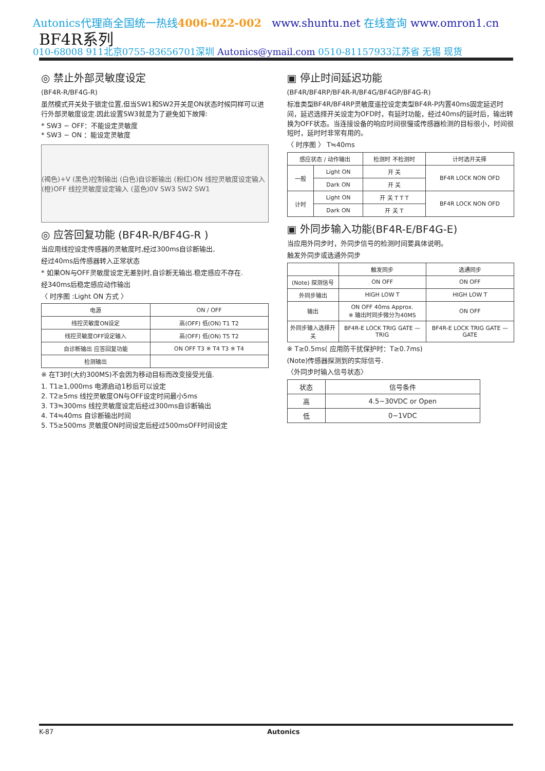Autonics代理商全国统一热线4006-022-002 www.shuntu.net 在线查询 www.omron1.cn
BF4R系列
010-68008 911北京0755-83656701深圳 Autonics@ymail.com 0510-81157933江苏省 无锡 现货
◎ 禁止外部灵敏度设定
(BF4R-R/BF4G-R)
虽然模式开关处于锁定位置,但当SW1和SW2开关是ON状态时候同样可以进行外部灵敏度设定.因此设置SW3就是为了避免如下故障:
* SW3 − OFF：不能设定灵敏度
* SW3 − ON ：能设定灵敏度
(褐色)+V (黑色)控制输出 (白色)自诊断输出 (粉红)ON 线控灵敏度设定输入 (橙)OFF 线控灵敏度设定输入 (蓝色)0V SW3 SW2 SW1
◎ 应答回复功能 (BF4R-R/BF4G-R )
当应用线控设定传感器的灵敏度时,经过300ms自诊断输出,
经过40ms后传感器转入正常状态
* 如果ON与OFF灵敏度设定无差别时,自诊断无输出.稳定感应不存在.
经340ms后稳定感应动作输出
〈 时序图 :Light ON 方式 〉
| 电源 | ON / OFF |
| 线控灵敏度ON设定 | 高(OFF) 低(ON) T1 T2 |
| 线控灵敏度OFF设定输入 | 高(OFF) 低(ON) T5 T2 |
| 自诊断输出 应答回复功能 | ON OFF T3 ※ T4 T3 ※ T4 |
| 检测输出 | |
※ 在T3时(大约300MS)不会因为移动目标而改变接受光值.
1. T1≥1,000ms 电源启动1秒后可以设定
2. T2≥5ms 线控灵敏度ON与OFF设定时间最小5ms
3. T3≒300ms 线控灵敏度设定后经过300ms自诊断输出
4. T4≒40ms 自诊断输出时间
5. T5≥500ms 灵敏度ON时间设定后经过500msOFF时间设定
▣ 停止时间延迟功能
(BF4R/BF4RP/BF4R-R/BF4G/BF4GP/BF4G-R)
标准类型BF4R/BF4RP灵敏度遥控设定类型BF4R-P内置40ms固定延迟时间，延迟选择开关设定为OFD时，有延时功能，经过40ms的延时后，输出转换为OFF状态。当连接设备的响应时间很慢或传感器检测的目标很小，时间很短时，延时时非常有用的。
〈 时序图 〉 T≒40ms
| 感应状态 / 动作输出 | | 检测时 不检测时 | 计时选开关择 |
| 一般 | Light ON | 开 关 | BF4R LOCK NON OFD |
| | Dark ON | 开 关 | |
| 计时 | Light ON | 开 关 T T T | BF4R LOCK NON OFD |
| | Dark ON | 开 关 T | |
▣ 外同步输入功能(BF4R-E/BF4G-E)
当应用外同步时，外同步信号的检测时间要具体说明。
触发外同步或选通外同步
| | 触发同步 | 选通同步 |
| (Note) 探测信号 | ON OFF | ON OFF |
| 外同步输出 | HIGH LOW T | HIGH LOW T |
| 输出 | ON OFF 40ms Approx. ※ 输出时同步微分为40MS | ON OFF |
| 外同步输入选择开关 | BF4R-E LOCK TRIG GATE — TRIG | BF4R-E LOCK TRIG GATE — GATE |
※ T≥0.5ms( 应用防干扰保护时：T≥0.7ms)
(Note)传感器探测到的实际信号.
〈外同步时输入信号状态〉
| 状态 | 信号条件 |
| --- | --- |
| 高 | 4.5−30VDC or Open |
| 低 | 0−1VDC |
K-87 Autonics